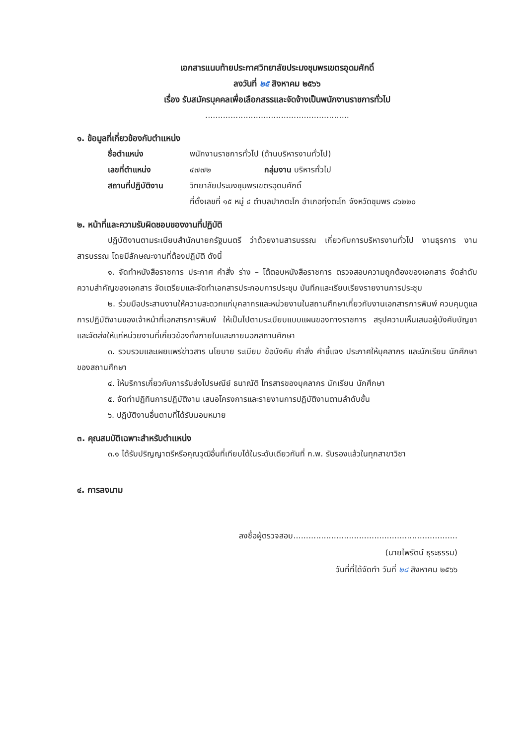เอกสารแนบท้ายประกาศวิทยาลัยประมงชุมพรเขตรอุดมศักดิ์
ลงวันที่ ๒๕ สิงหาคม ๒๕๖๖
เรื่อง รับสมัครบุคคลเพื่อเลือกสรรและจัดจ้างเป็นพนักงานราชการทั่วไป
.........................................................
๑. ข้อมูลที่เกี่ยวข้องกับตำแหน่ง
ชื่อตำแหน่ง พนักงานราชการทั่วไป (ด้านบริหารงานทั่วไป)
เลขที่ตำแหน่ง ๔๗๗๒ กลุ่มงาน บริหารทั่วไป
สถานที่ปฏิบัติงาน วิทยาลัยประมงชุมพรเขตรอุดมศักดิ์
ที่ตั้งเลขที่ ๑๕ หมู่ ๔ ตำบลปากตะโก อำเภอทุ่งตะโก จังหวัดชุมพร ๘๖๒๒๐
๒. หน้าที่และความรับผิดชอบของงานที่ปฏิบัติ
ปฏิบัติงานตามระเบียบสำนักนายกรัฐมนตรี ว่าด้วยงานสารบรรณ เกี่ยวกับการบริหารงานทั่วไป งานธุรการ งานสารบรรณ โดยมีลักษณะงานที่ต้องปฏิบัติ ดังนี้
๑. จัดทำหนังสือราชการ ประกาศ คำสั่ง ร่าง – โต้ตอบหนังสือราชการ ตรวจสอบความถูกต้องของเอกสาร จัดลำดับความสำคัญของเอกสาร จัดเตรียมและจัดทำเอกสารประกอบการประชุม บันทึกและเรียบเรียงรายงานการประชุม
๒. ร่วมมือประสานงานให้ความสะดวกแก่บุคลากรและหน่วยงานในสถานศึกษาเกี่ยวกับงานเอกสารการพิมพ์ ควบคุมดูแลการปฏิบัติงานของเจ้าหน้าที่เอกสารการพิมพ์ ให้เป็นไปตามระเบียบแบบแผนของทางราชการ สรุปความเห็นเสนอผู้บังคับบัญชา และจัดส่งให้แก่หน่วยงานที่เกี่ยวข้องทั้งภายในและภายนอกสถานศึกษา
๓. รวบรวมและเผยแพร่ข่าวสาร นโยบาย ระเบียบ ข้อบังคับ คำสั่ง คำชี้แจง ประกาศให้บุคลากร และนักเรียน นักศึกษา ของสถานศึกษา
๔. ให้บริการเกี่ยวกับการรับส่งไปรษณีย์ ธนาณัติ โทรสารของบุคลากร นักเรียน นักศึกษา
๕. จัดทำปฏิทินการปฏิบัติงาน เสนอโครงการและรายงานการปฏิบัติงานตามลำดับขั้น
๖. ปฏิบัติงานอื่นตามที่ได้รับมอบหมาย
๓. คุณสมบัติเฉพาะสำหรับตำแหน่ง
๓.๑ ได้รับปริญญาตรีหรือคุณวุฒิอื่นที่เทียบได้ในระดับเดียวกันที่ ก.พ. รับรองแล้วในทุกสาขาวิชา
๔. การลงนาม
ลงชื่อผู้ตรวจสอบ.................................................................
(นายไพรัตน์ ธุระธรรม)
วันที่ที่ได้จัดทำ วันที่ ๒๘ สิงหาคม ๒๕๖๖